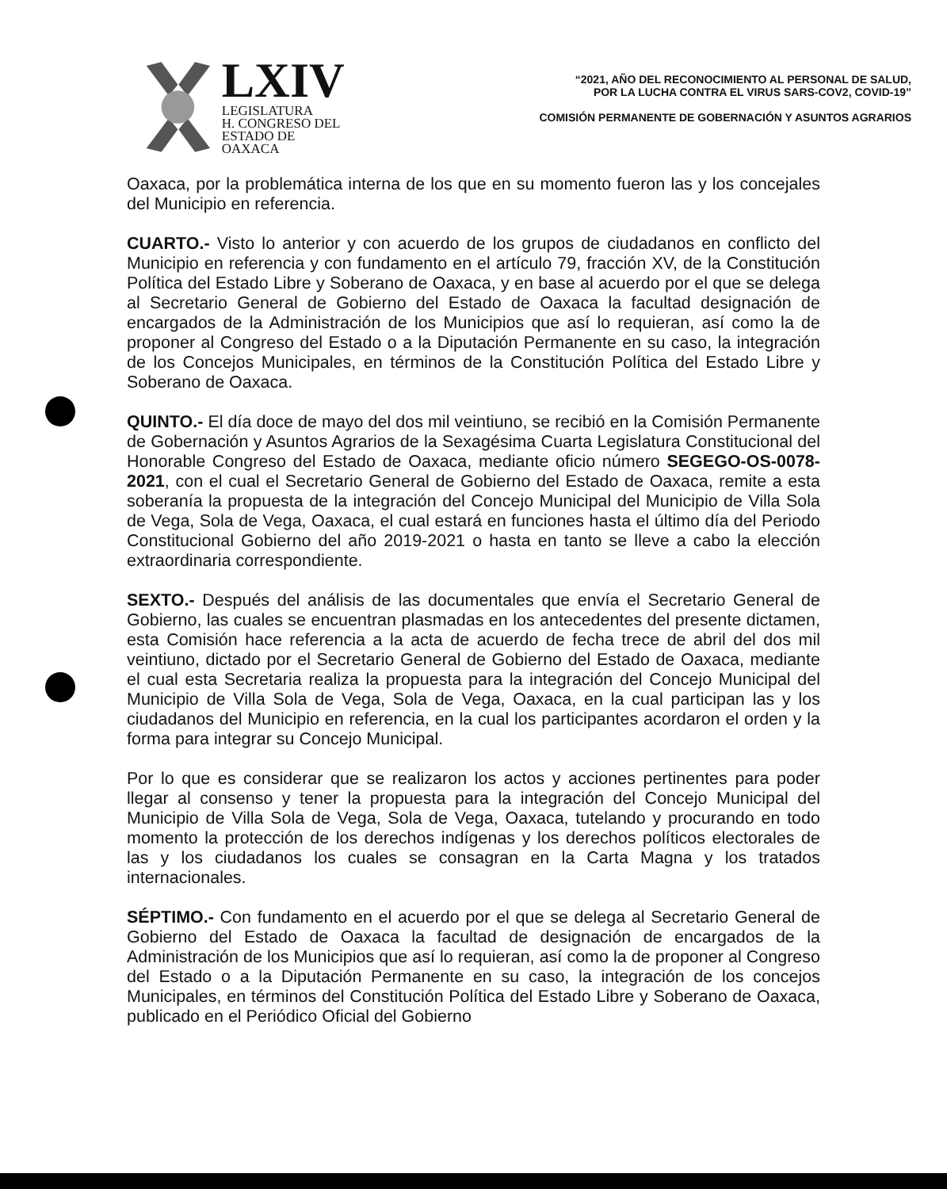LXIV
LEGISLATURA
H. CONGRESO DEL
ESTADO DE OAXACA
“2021, AÑO DEL RECONOCIMIENTO AL PERSONAL DE SALUD,
POR LA LUCHA CONTRA EL VIRUS SARS-COV2, COVID-19”
COMISIÓN PERMANENTE DE GOBERNACIÓN Y ASUNTOS AGRARIOS
Oaxaca, por la problemática interna de los que en su momento fueron las y los concejales del Municipio en referencia.
CUARTO.- Visto lo anterior y con acuerdo de los grupos de ciudadanos en conflicto del Municipio en referencia y con fundamento en el artículo 79, fracción XV, de la Constitución Política del Estado Libre y Soberano de Oaxaca, y en base al acuerdo por el que se delega al Secretario General de Gobierno del Estado de Oaxaca la facultad designación de encargados de la Administración de los Municipios que así lo requieran, así como la de proponer al Congreso del Estado o a la Diputación Permanente en su caso, la integración de los Concejos Municipales, en términos de la Constitución Política del Estado Libre y Soberano de Oaxaca.
QUINTO.- El día doce de mayo del dos mil veintiuno, se recibió en la Comisión Permanente de Gobernación y Asuntos Agrarios de la Sexagésima Cuarta Legislatura Constitucional del Honorable Congreso del Estado de Oaxaca, mediante oficio número SEGEGO-OS-0078-2021, con el cual el Secretario General de Gobierno del Estado de Oaxaca, remite a esta soberanía la propuesta de la integración del Concejo Municipal del Municipio de Villa Sola de Vega, Sola de Vega, Oaxaca, el cual estará en funciones hasta el último día del Periodo Constitucional Gobierno del año 2019-2021 o hasta en tanto se lleve a cabo la elección extraordinaria correspondiente.
SEXTO.- Después del análisis de las documentales que envía el Secretario General de Gobierno, las cuales se encuentran plasmadas en los antecedentes del presente dictamen, esta Comisión hace referencia a la acta de acuerdo de fecha trece de abril del dos mil veintiuno, dictado por el Secretario General de Gobierno del Estado de Oaxaca, mediante el cual esta Secretaria realiza la propuesta para la integración del Concejo Municipal del Municipio de Villa Sola de Vega, Sola de Vega, Oaxaca, en la cual participan las y los ciudadanos del Municipio en referencia, en la cual los participantes acordaron el orden y la forma para integrar su Concejo Municipal.
Por lo que es considerar que se realizaron los actos y acciones pertinentes para poder llegar al consenso y tener la propuesta para la integración del Concejo Municipal del Municipio de Villa Sola de Vega, Sola de Vega, Oaxaca, tutelando y procurando en todo momento la protección de los derechos indígenas y los derechos políticos electorales de las y los ciudadanos los cuales se consagran en la Carta Magna y los tratados internacionales.
SÉPTIMO.- Con fundamento en el acuerdo por el que se delega al Secretario General de Gobierno del Estado de Oaxaca la facultad de designación de encargados de la Administración de los Municipios que así lo requieran, así como la de proponer al Congreso del Estado o a la Diputación Permanente en su caso, la integración de los concejos Municipales, en términos del Constitución Política del Estado Libre y Soberano de Oaxaca, publicado en el Periódico Oficial del Gobierno